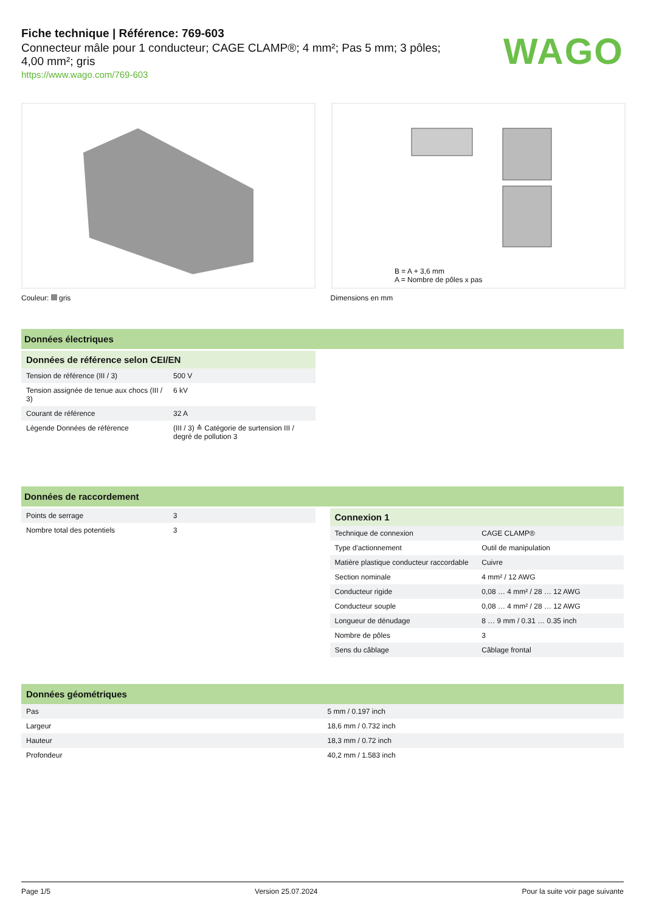Fiche technique | Référence: 769-603
Connecteur mâle pour 1 conducteur; CAGE CLAMP®; 4 mm²; Pas 5 mm; 3 pôles;
4,00 mm²; gris
https://www.wago.com/769-603
WAGO
B = A + 3,6 mm
A = Nombre de pôles x pas
Couleur: gris Dimensions en mm
Données électriques
Données de référence selon CEI/EN
| Tension de référence (III / 3) | 500 V |
| Tension assignée de tenue aux chocs (III / 3) | 6 kV |
| Courant de référence | 32 A |
| Légende Données de référence | (III / 3) ≙ Catégorie de surtension III / degré de pollution 3 |
Données de raccordement
| Points de serrage | 3 |
| Nombre total des potentiels | 3 |
Connexion 1
| Technique de connexion | CAGE CLAMP® |
| Type d'actionnement | Outil de manipulation |
| Matière plastique conducteur raccordable | Cuivre |
| Section nominale | 4 mm² / 12 AWG |
| Conducteur rigide | 0,08 … 4 mm² / 28 … 12 AWG |
| Conducteur souple | 0,08 … 4 mm² / 28 … 12 AWG |
| Longueur de dénudage | 8 … 9 mm / 0.31 … 0.35 inch |
| Nombre de pôles | 3 |
| Sens du câblage | Câblage frontal |
Données géométriques
| Pas | 5 mm / 0.197 inch |
| Largeur | 18,6 mm / 0.732 inch |
| Hauteur | 18,3 mm / 0.72 inch |
| Profondeur | 40,2 mm / 1.583 inch |
Page 1/5 Version 25.07.2024 Pour la suite voir page suivante